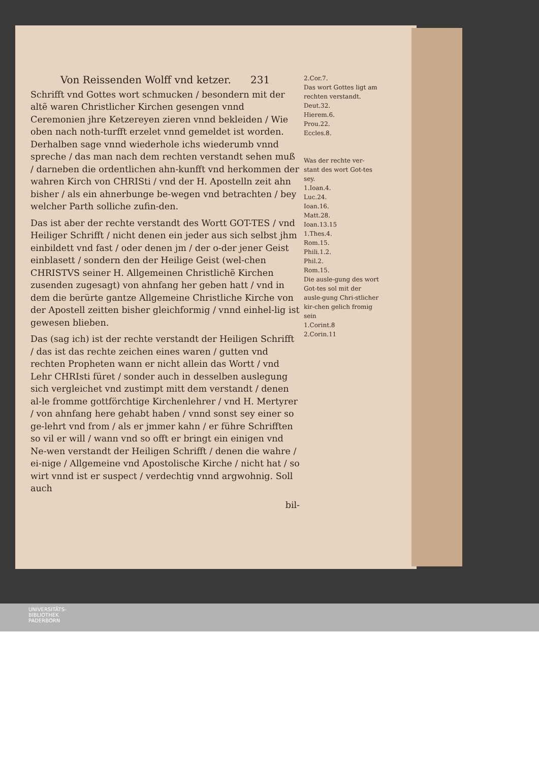Von Reissenden Wolff vnd ketzer. 231
Schrifft vnd Gottes wort schmucken / besondern mit der altẽ waren Christlicher Kirchen gesengen vnnd Ceremonien jhre Ketzereyen zieren vnnd bekleiden / Wie oben nach noth-turfft erzelet vnnd gemeldet ist worden. Derhalben sage vnnd wiederhole ichs wiederumb vnnd spreche / das man nach dem rechten verstandt sehen muß / darneben die ordentlichen ahn-kunfft vnd herkommen der wahren Kirch von CHRISti / vnd der H. Apostelln zeit ahn bisher / als ein ahnerbunge be-wegen vnd betrachten / bey welcher Parth solliche zufin-den.
Das ist aber der rechte verstandt des Wortt GOT-TES / vnd Heiliger Schrifft / nicht denen ein jeder aus sich selbst jhm einbildett vnd fast / oder denen jm / der o-der jener Geist einblasett / sondern den der Heilige Geist (wel-chen CHRISTVS seiner H. Allgemeinen Christlichẽ Kirchen zusenden zugesagt) von ahnfang her geben hatt / vnd in dem die berürte gantze Allgemeine Christliche Kirche von der Apostell zeitten bisher gleichformig / vnnd einhel-lig ist gewesen blieben.
Das (sag ich) ist der rechte verstandt der Heiligen Schrifft / das ist das rechte zeichen eines waren / gutten vnd rechten Propheten wann er nicht allein das Wortt / vnd Lehr CHRIsti füret / sonder auch in desselben auslegung sich vergleichet vnd zustimpt mitt dem verstandt / denen al-le fromme gottförchtige Kirchenlehrer / vnd H. Mertyrer / von ahnfang here gehabt haben / vnnd sonst sey einer so ge-lehrt vnd from / als er jmmer kahn / er führe Schrifften so vil er will / wann vnd so offt er bringt ein einigen vnd Ne-wen verstandt der Heiligen Schrifft / denen die wahre / ei-nige / Allgemeine vnd Apostolische Kirche / nicht hat / so wirt vnnd ist er suspect / verdechtig vnnd argwohnig. Soll auch
bil-
2.Cor.7.
Das wort Gottes ligt am rechten verstandt.
Deut.32.
Hierem.6.
Prou.22.
Eccles.8.
Was der rechte ver-stant des wort Got-tes sey.
1.Ioan.4.
Luc.24.
Ioan.16.
Matt.28.
Ioan.13.15
1.Thes.4.
Rom.15.
Phili.1.2.
Phil.2.
Rom.15.
Die ausle-gung des wort Got-tes sol mit der ausle-gung Chri-stlicher kir-chen gelich fromig sein
1.Corint.8
2.Corin.11
UNIVERSITÄTS-
BIBLIOTHEK
PADERBORN